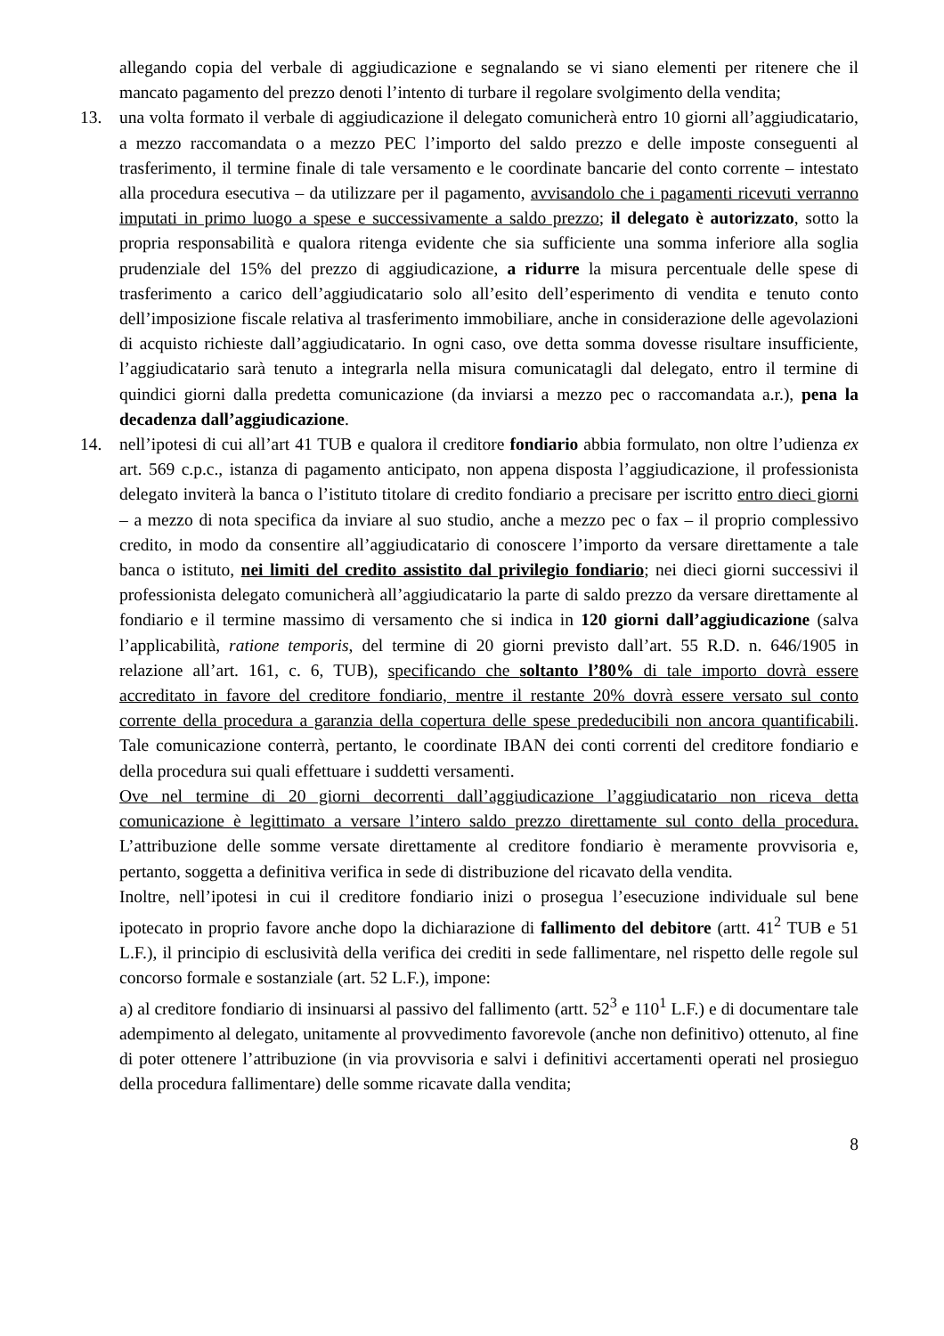allegando copia del verbale di aggiudicazione e segnalando se vi siano elementi per ritenere che il mancato pagamento del prezzo denoti l’intento di turbare il regolare svolgimento della vendita;
13. una volta formato il verbale di aggiudicazione il delegato comunicherà entro 10 giorni all’aggiudicatario, a mezzo raccomandata o a mezzo PEC l’importo del saldo prezzo e delle imposte conseguenti al trasferimento, il termine finale di tale versamento e le coordinate bancarie del conto corrente – intestato alla procedura esecutiva – da utilizzare per il pagamento, avvisandolo che i pagamenti ricevuti verranno imputati in primo luogo a spese e successivamente a saldo prezzo; il delegato è autorizzato, sotto la propria responsabilità e qualora ritenga evidente che sia sufficiente una somma inferiore alla soglia prudenziale del 15% del prezzo di aggiudicazione, a ridurre la misura percentuale delle spese di trasferimento a carico dell’aggiudicatario solo all’esito dell’esperimento di vendita e tenuto conto dell’imposizione fiscale relativa al trasferimento immobiliare, anche in considerazione delle agevolazioni di acquisto richieste dall’aggiudicatario. In ogni caso, ove detta somma dovesse risultare insufficiente, l’aggiudicatario sarà tenuto a integrarla nella misura comunicatagli dal delegato, entro il termine di quindici giorni dalla predetta comunicazione (da inviarsi a mezzo pec o raccomandata a.r.), pena la decadenza dall’aggiudicazione.
14. nell’ipotesi di cui all’art 41 TUB e qualora il creditore fondiario abbia formulato, non oltre l’udienza ex art. 569 c.p.c., istanza di pagamento anticipato, non appena disposta l’aggiudicazione, il professionista delegato inviterà la banca o l’istituto titolare di credito fondiario a precisare per iscritto entro dieci giorni – a mezzo di nota specifica da inviare al suo studio, anche a mezzo pec o fax – il proprio complessivo credito, in modo da consentire all’aggiudicatario di conoscere l’importo da versare direttamente a tale banca o istituto, nei limiti del credito assistito dal privilegio fondiario; nei dieci giorni successivi il professionista delegato comunicherà all’aggiudicatario la parte di saldo prezzo da versare direttamente al fondiario e il termine massimo di versamento che si indica in 120 giorni dall’aggiudicazione (salva l’applicabilità, ratione temporis, del termine di 20 giorni previsto dall’art. 55 R.D. n. 646/1905 in relazione all’art. 161, c. 6, TUB), specificando che soltanto l’80% di tale importo dovrà essere accreditato in favore del creditore fondiario, mentre il restante 20% dovrà essere versato sul conto corrente della procedura a garanzia della copertura delle spese prededucibili non ancora quantificabili. Tale comunicazione conterrà, pertanto, le coordinate IBAN dei conti correnti del creditore fondiario e della procedura sui quali effettuare i suddetti versamenti.
Ove nel termine di 20 giorni decorrenti dall’aggiudicazione l’aggiudicatario non riceva detta comunicazione è legittimato a versare l’intero saldo prezzo direttamente sul conto della procedura. L’attribuzione delle somme versate direttamente al creditore fondiario è meramente provvisoria e, pertanto, soggetta a definitiva verifica in sede di distribuzione del ricavato della vendita.
Inoltre, nell’ipotesi in cui il creditore fondiario inizi o prosegua l’esecuzione individuale sul bene ipotecato in proprio favore anche dopo la dichiarazione di fallimento del debitore (artt. 41<sup>2</sup> TUB e 51 L.F.), il principio di esclusività della verifica dei crediti in sede fallimentare, nel rispetto delle regole sul concorso formale e sostanziale (art. 52 L.F.), impone:
a) al creditore fondiario di insinuarsi al passivo del fallimento (artt. 52<sup>3</sup> e 110<sup>1</sup> L.F.) e di documentare tale adempimento al delegato, unitamente al provvedimento favorevole (anche non definitivo) ottenuto, al fine di poter ottenere l’attribuzione (in via provvisoria e salvi i definitivi accertamenti operati nel prosieguo della procedura fallimentare) delle somme ricavate dalla vendita;
8